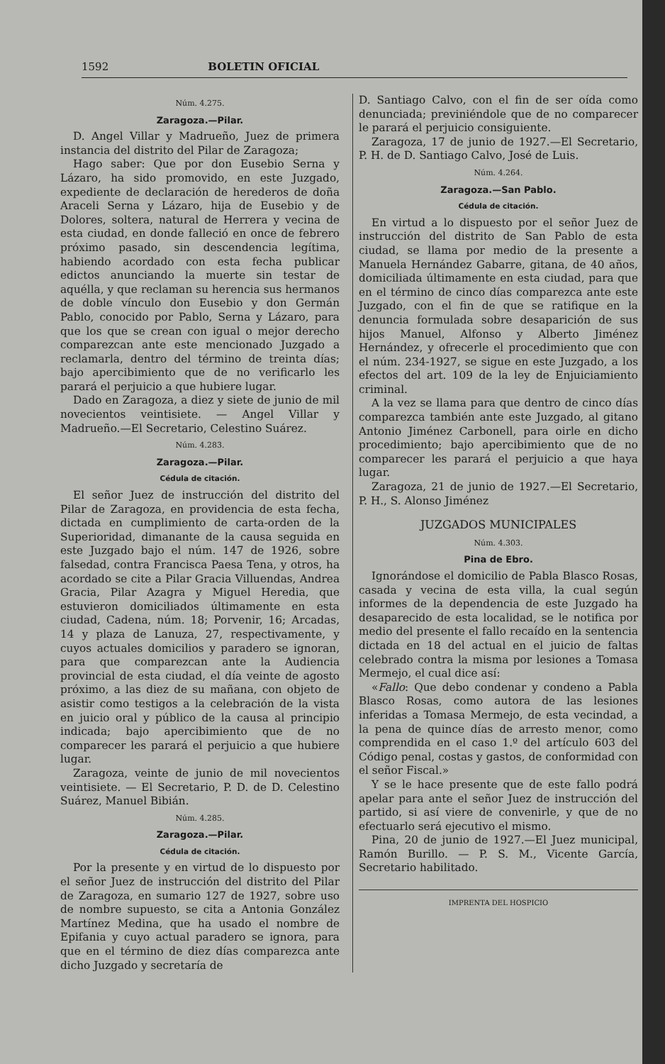1592 BOLETIN OFICIAL
Núm. 4.275.
Zaragoza.—Pilar.
D. Angel Villar y Madrueño, Juez de primera instancia del distrito del Pilar de Zaragoza;
Hago saber: Que por don Eusebio Serna y Lázaro, ha sido promovido, en este Juzgado, expediente de declaración de herederos de doña Araceli Serna y Lázaro, hija de Eusebio y de Dolores, soltera, natural de Herrera y vecina de esta ciudad, en donde falleció en once de febrero próximo pasado, sin descendencia legítima, habiendo acordado con esta fecha publicar edictos anunciando la muerte sin testar de aquélla, y que reclaman su herencia sus hermanos de doble vínculo don Eusebio y don Germán Pablo, conocido por Pablo, Serna y Lázaro, para que los que se crean con igual o mejor derecho comparezcan ante este mencionado Juzgado a reclamarla, dentro del término de treinta días; bajo apercibimiento que de no verificarlo les parará el perjuicio a que hubiere lugar.
Dado en Zaragoza, a diez y siete de junio de mil novecientos veintisiete. — Angel Villar y Madrueño.—El Secretario, Celestino Suárez.
Núm. 4.283.
Zaragoza.—Pilar.
Cédula de citación.
El señor Juez de instrucción del distrito del Pilar de Zaragoza, en providencia de esta fecha, dictada en cumplimiento de carta-orden de la Superioridad, dimanante de la causa seguida en este Juzgado bajo el núm. 147 de 1926, sobre falsedad, contra Francisca Paesa Tena, y otros, ha acordado se cite a Pilar Gracia Villuendas, Andrea Gracia, Pilar Azagra y Miguel Heredia, que estuvieron domiciliados últimamente en esta ciudad, Cadena, núm. 18; Porvenir, 16; Arcadas, 14 y plaza de Lanuza, 27, respectivamente, y cuyos actuales domicilios y paradero se ignoran, para que comparezcan ante la Audiencia provincial de esta ciudad, el día veinte de agosto próximo, a las diez de su mañana, con objeto de asistir como testigos a la celebración de la vista en juicio oral y público de la causa al principio indicada; bajo apercibimiento que de no comparecer les parará el perjuicio a que hubiere lugar.
Zaragoza, veinte de junio de mil novecientos veintisiete. — El Secretario, P. D. de D. Celestino Suárez, Manuel Bibián.
Núm. 4.285.
Zaragoza.—Pilar.
Cédula de citación.
Por la presente y en virtud de lo dispuesto por el señor Juez de instrucción del distrito del Pilar de Zaragoza, en sumario 127 de 1927, sobre uso de nombre supuesto, se cita a Antonia González Martínez Medina, que ha usado el nombre de Epifania y cuyo actual paradero se ignora, para que en el término de diez días comparezca ante dicho Juzgado y secretaría de
D. Santiago Calvo, con el fin de ser oída como denunciada; previniéndole que de no comparecer le parará el perjuicio consiguiente.
Zaragoza, 17 de junio de 1927.—El Secretario, P. H. de D. Santiago Calvo, José de Luis.
Núm. 4.264.
Zaragoza.—San Pablo.
Cédula de citación.
En virtud a lo dispuesto por el señor Juez de instrucción del distrito de San Pablo de esta ciudad, se llama por medio de la presente a Manuela Hernández Gabarre, gitana, de 40 años, domiciliada últimamente en esta ciudad, para que en el término de cinco días comparezca ante este Juzgado, con el fin de que se ratifique en la denuncia formulada sobre desaparición de sus hijos Manuel, Alfonso y Alberto Jiménez Hernández, y ofrecerle el procedimiento que con el núm. 234-1927, se sigue en este Juzgado, a los efectos del art. 109 de la ley de Enjuiciamiento criminal.
A la vez se llama para que dentro de cinco días comparezca también ante este Juzgado, al gitano Antonio Jiménez Carbonell, para oirle en dicho procedimiento; bajo apercibimiento que de no comparecer les parará el perjuicio a que haya lugar.
Zaragoza, 21 de junio de 1927.—El Secretario, P. H., S. Alonso Jiménez
JUZGADOS MUNICIPALES
Núm. 4.303.
Pina de Ebro.
Ignorándose el domicilio de Pabla Blasco Rosas, casada y vecina de esta villa, la cual según informes de la dependencia de este Juzgado ha desaparecido de esta localidad, se le notifica por medio del presente el fallo recaído en la sentencia dictada en 18 del actual en el juicio de faltas celebrado contra la misma por lesiones a Tomasa Mermejo, el cual dice así:
«Fallo: Que debo condenar y condeno a Pabla Blasco Rosas, como autora de las lesiones inferidas a Tomasa Mermejo, de esta vecindad, a la pena de quince días de arresto menor, como comprendida en el caso 1.º del artículo 603 del Código penal, costas y gastos, de conformidad con el señor Fiscal.»
Y se le hace presente que de este fallo podrá apelar para ante el señor Juez de instrucción del partido, si así viere de convenirle, y que de no efectuarlo será ejecutivo el mismo.
Pina, 20 de junio de 1927.—El Juez municipal, Ramón Burillo. — P. S. M., Vicente García, Secretario habilitado.
IMPRENTA DEL HOSPICIO